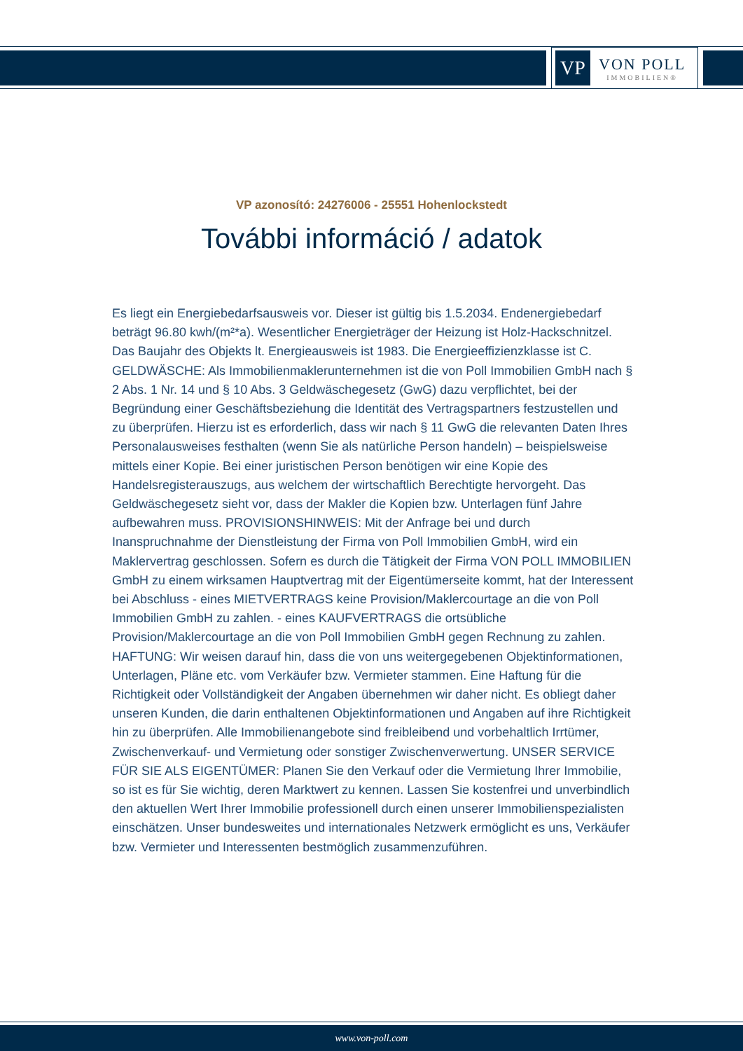VP
VON POLL
IMMOBILIEN®
VP azonosító: 24276006 - 25551 Hohenlockstedt
További információ / adatok
Es liegt ein Energiebedarfsausweis vor. Dieser ist gültig bis 1.5.2034. Endenergiebedarf beträgt 96.80 kwh/(m²*a). Wesentlicher Energieträger der Heizung ist Holz-Hackschnitzel. Das Baujahr des Objekts lt. Energieausweis ist 1983. Die Energieeffizienzklasse ist C. GELDWÄSCHE: Als Immobilienmaklerunternehmen ist die von Poll Immobilien GmbH nach § 2 Abs. 1 Nr. 14 und § 10 Abs. 3 Geldwäschegesetz (GwG) dazu verpflichtet, bei der Begründung einer Geschäftsbeziehung die Identität des Vertragspartners festzustellen und zu überprüfen. Hierzu ist es erforderlich, dass wir nach § 11 GwG die relevanten Daten Ihres Personalausweises festhalten (wenn Sie als natürliche Person handeln) – beispielsweise mittels einer Kopie. Bei einer juristischen Person benötigen wir eine Kopie des Handelsregisterauszugs, aus welchem der wirtschaftlich Berechtigte hervorgeht. Das Geldwäschegesetz sieht vor, dass der Makler die Kopien bzw. Unterlagen fünf Jahre aufbewahren muss. PROVISIONSHINWEIS: Mit der Anfrage bei und durch Inanspruchnahme der Dienstleistung der Firma von Poll Immobilien GmbH, wird ein Maklervertrag geschlossen. Sofern es durch die Tätigkeit der Firma VON POLL IMMOBILIEN GmbH zu einem wirksamen Hauptvertrag mit der Eigentümerseite kommt, hat der Interessent bei Abschluss - eines MIETVERTRAGS keine Provision/Maklercourtage an die von Poll Immobilien GmbH zu zahlen. - eines KAUFVERTRAGS die ortsübliche Provision/Maklercourtage an die von Poll Immobilien GmbH gegen Rechnung zu zahlen. HAFTUNG: Wir weisen darauf hin, dass die von uns weitergegebenen Objektinformationen, Unterlagen, Pläne etc. vom Verkäufer bzw. Vermieter stammen. Eine Haftung für die Richtigkeit oder Vollständigkeit der Angaben übernehmen wir daher nicht. Es obliegt daher unseren Kunden, die darin enthaltenen Objektinformationen und Angaben auf ihre Richtigkeit hin zu überprüfen. Alle Immobilienangebote sind freibleibend und vorbehaltlich Irrtümer, Zwischenverkauf- und Vermietung oder sonstiger Zwischenverwertung. UNSER SERVICE FÜR SIE ALS EIGENTÜMER: Planen Sie den Verkauf oder die Vermietung Ihrer Immobilie, so ist es für Sie wichtig, deren Marktwert zu kennen. Lassen Sie kostenfrei und unverbindlich den aktuellen Wert Ihrer Immobilie professionell durch einen unserer Immobilienspezialisten einschätzen. Unser bundesweites und internationales Netzwerk ermöglicht es uns, Verkäufer bzw. Vermieter und Interessenten bestmöglich zusammenzuführen.
www.von-poll.com